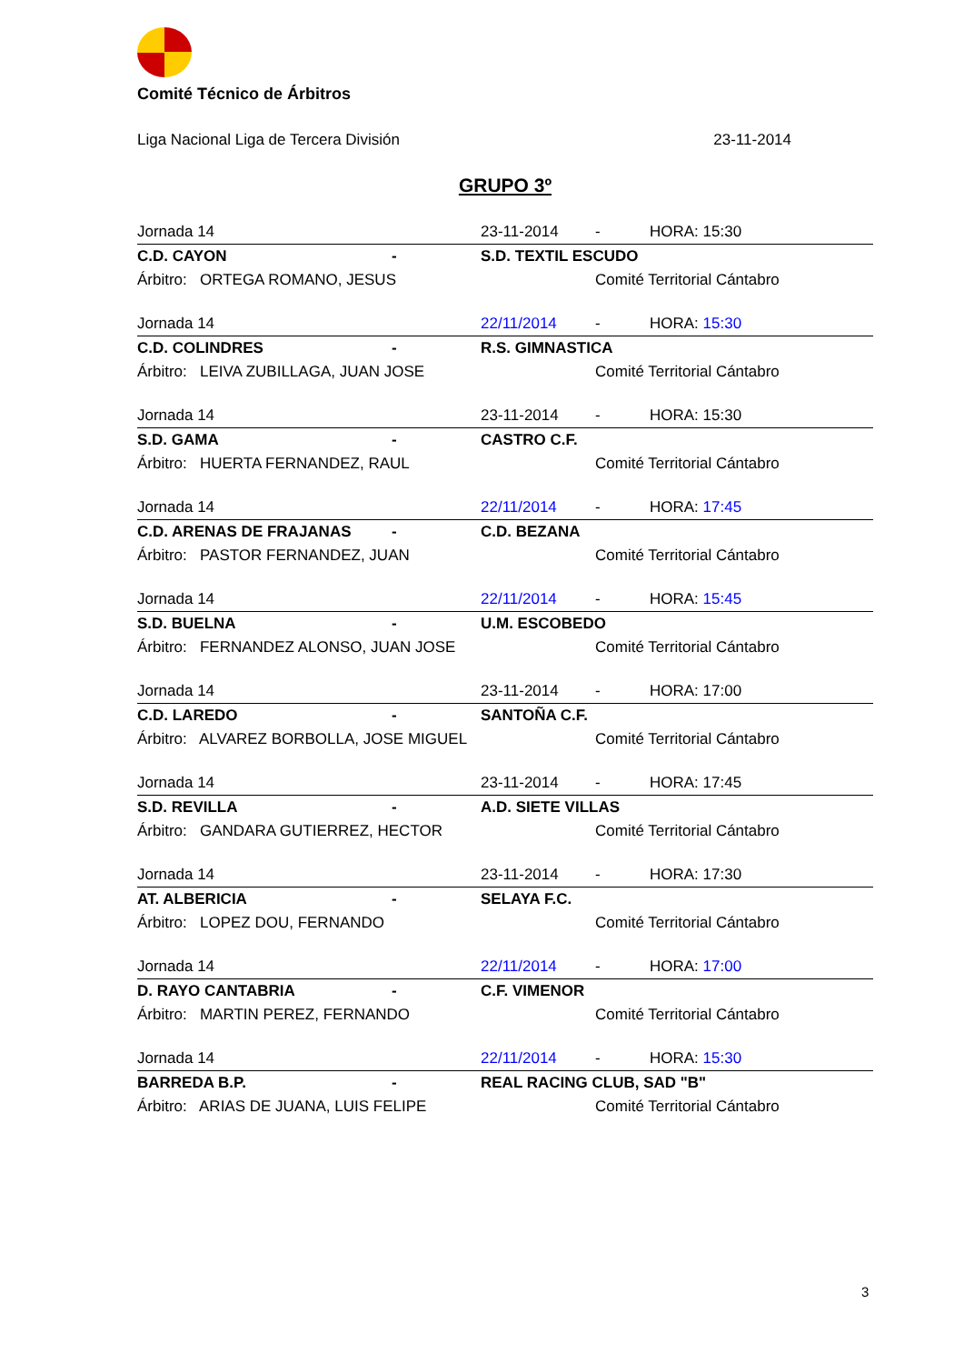Comité Técnico de Árbitros
Liga Nacional Liga de Tercera División 23-11-2014
GRUPO 3º
| Jornada 14 | | 23-11-2014 | - | HORA: 15:30 |
| C.D. CAYON | - | S.D. TEXTIL ESCUDO | | |
| Árbitro: ORTEGA ROMANO, JESUS | | | Comité Territorial Cántabro | |
| Jornada 14 | | 22/11/2014 | - | HORA: 15:30 |
| C.D. COLINDRES | - | R.S. GIMNASTICA | | |
| Árbitro: LEIVA ZUBILLAGA, JUAN JOSE | | | Comité Territorial Cántabro | |
| Jornada 14 | | 23-11-2014 | - | HORA: 15:30 |
| S.D. GAMA | - | CASTRO C.F. | | |
| Árbitro: HUERTA FERNANDEZ, RAUL | | | Comité Territorial Cántabro | |
| Jornada 14 | | 22/11/2014 | - | HORA: 17:45 |
| C.D. ARENAS DE FRAJANAS | - | C.D. BEZANA | | |
| Árbitro: PASTOR FERNANDEZ, JUAN | | | Comité Territorial Cántabro | |
| Jornada 14 | | 22/11/2014 | - | HORA: 15:45 |
| S.D. BUELNA | - | U.M. ESCOBEDO | | |
| Árbitro: FERNANDEZ ALONSO, JUAN JOSE | | | Comité Territorial Cántabro | |
| Jornada 14 | | 23-11-2014 | - | HORA: 17:00 |
| C.D. LAREDO | - | SANTOÑA C.F. | | |
| Árbitro: ALVAREZ BORBOLLA, JOSE MIGUEL | | | Comité Territorial Cántabro | |
| Jornada 14 | | 23-11-2014 | - | HORA: 17:45 |
| S.D. REVILLA | - | A.D. SIETE VILLAS | | |
| Árbitro: GANDARA GUTIERREZ, HECTOR | | | Comité Territorial Cántabro | |
| Jornada 14 | | 23-11-2014 | - | HORA: 17:30 |
| AT. ALBERICIA | - | SELAYA F.C. | | |
| Árbitro: LOPEZ DOU, FERNANDO | | | Comité Territorial Cántabro | |
| Jornada 14 | | 22/11/2014 | - | HORA: 17:00 |
| D. RAYO CANTABRIA | - | C.F. VIMENOR | | |
| Árbitro: MARTIN PEREZ, FERNANDO | | | Comité Territorial Cántabro | |
| Jornada 14 | | 22/11/2014 | - | HORA: 15:30 |
| BARREDA B.P. | - | REAL RACING CLUB, SAD "B" | | |
| Árbitro: ARIAS DE JUANA, LUIS FELIPE | | | Comité Territorial Cántabro | |
3